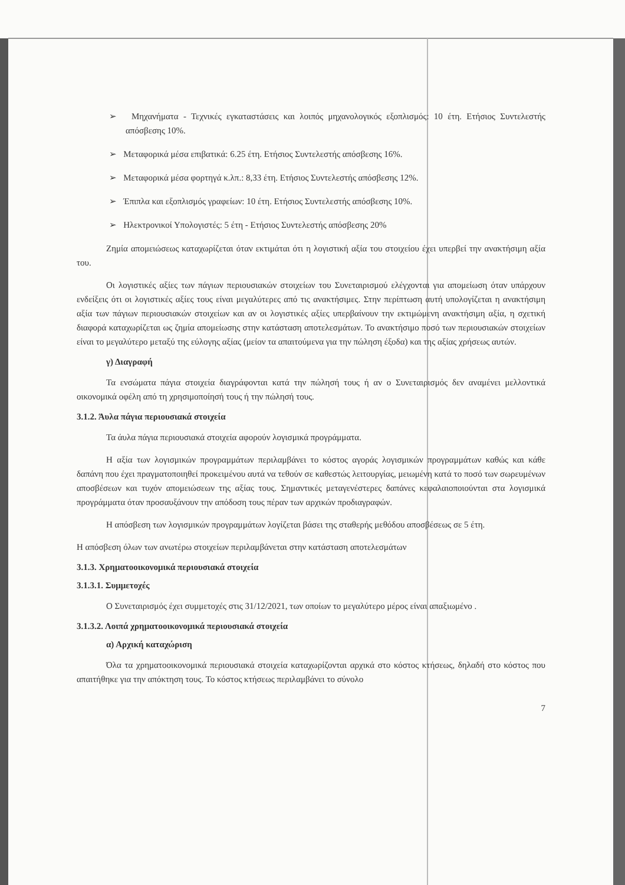➢ Μηχανήματα - Τεχνικές εγκαταστάσεις και λοιπός μηχανολογικός εξοπλισμός: 10 έτη. Ετήσιος Συντελεστής απόσβεσης 10%.
➢ Μεταφορικά μέσα επιβατικά: 6.25 έτη. Ετήσιος Συντελεστής απόσβεσης 16%.
➢ Μεταφορικά μέσα φορτηγά κ.λπ.: 8,33 έτη. Ετήσιος Συντελεστής απόσβεσης 12%.
➢ Έπιπλα και εξοπλισμός γραφείων: 10 έτη. Ετήσιος Συντελεστής απόσβεσης 10%.
➢ Ηλεκτρονικοί Υπολογιστές: 5 έτη - Ετήσιος Συντελεστής απόσβεσης 20%
Ζημία απομειώσεως καταχωρίζεται όταν εκτιμάται ότι η λογιστική αξία του στοιχείου έχει υπερβεί την ανακτήσιμη αξία του.
Οι λογιστικές αξίες των πάγιων περιουσιακών στοιχείων του Συνεταιρισμού ελέγχονται για απομείωση όταν υπάρχουν ενδείξεις ότι οι λογιστικές αξίες τους είναι μεγαλύτερες από τις ανακτήσιμες. Στην περίπτωση αυτή υπολογίζεται η ανακτήσιμη αξία των πάγιων περιουσιακών στοιχείων και αν οι λογιστικές αξίες υπερβαίνουν την εκτιμώμενη ανακτήσιμη αξία, η σχετική διαφορά καταχωρίζεται ως ζημία απομείωσης στην κατάσταση αποτελεσμάτων. Το ανακτήσιμο ποσό των περιουσιακών στοιχείων είναι το μεγαλύτερο μεταξύ της εύλογης αξίας (μείον τα απαιτούμενα για την πώληση έξοδα) και της αξίας χρήσεως αυτών.
γ) Διαγραφή
Τα ενσώματα πάγια στοιχεία διαγράφονται κατά την πώλησή τους ή αν ο Συνεταιρισμός δεν αναμένει μελλοντικά οικονομικά οφέλη από τη χρησιμοποίησή τους ή την πώλησή τους.
3.1.2. Άυλα πάγια περιουσιακά στοιχεία
Τα άυλα πάγια περιουσιακά στοιχεία αφορούν λογισμικά προγράμματα.
Η αξία των λογισμικών προγραμμάτων περιλαμβάνει το κόστος αγοράς λογισμικών προγραμμάτων καθώς και κάθε δαπάνη που έχει πραγματοποιηθεί προκειμένου αυτά να τεθούν σε καθεστώς λειτουργίας, μειωμένη κατά το ποσό των σωρευμένων αποσβέσεων και τυχόν απομειώσεων της αξίας τους. Σημαντικές μεταγενέστερες δαπάνες κεφαλαιοποιούνται στα λογισμικά προγράμματα όταν προσαυξάνουν την απόδοση τους πέραν των αρχικών προδιαγραφών.
Η απόσβεση των λογισμικών προγραμμάτων λογίζεται βάσει της σταθερής μεθόδου αποσβέσεως σε 5 έτη.
Η απόσβεση όλων των ανωτέρω στοιχείων περιλαμβάνεται στην κατάσταση αποτελεσμάτων
3.1.3. Χρηματοοικονομικά περιουσιακά στοιχεία
3.1.3.1. Συμμετοχές
Ο Συνεταιρισμός έχει συμμετοχές στις 31/12/2021, των οποίων το μεγαλύτερο μέρος είναι απαξιωμένο .
3.1.3.2. Λοιπά χρηματοοικονομικά περιουσιακά στοιχεία
α) Αρχική καταχώριση
Όλα τα χρηματοοικονομικά περιουσιακά στοιχεία καταχωρίζονται αρχικά στο κόστος κτήσεως, δηλαδή στο κόστος που απαιτήθηκε για την απόκτηση τους. Το κόστος κτήσεως περιλαμβάνει το σύνολο
7